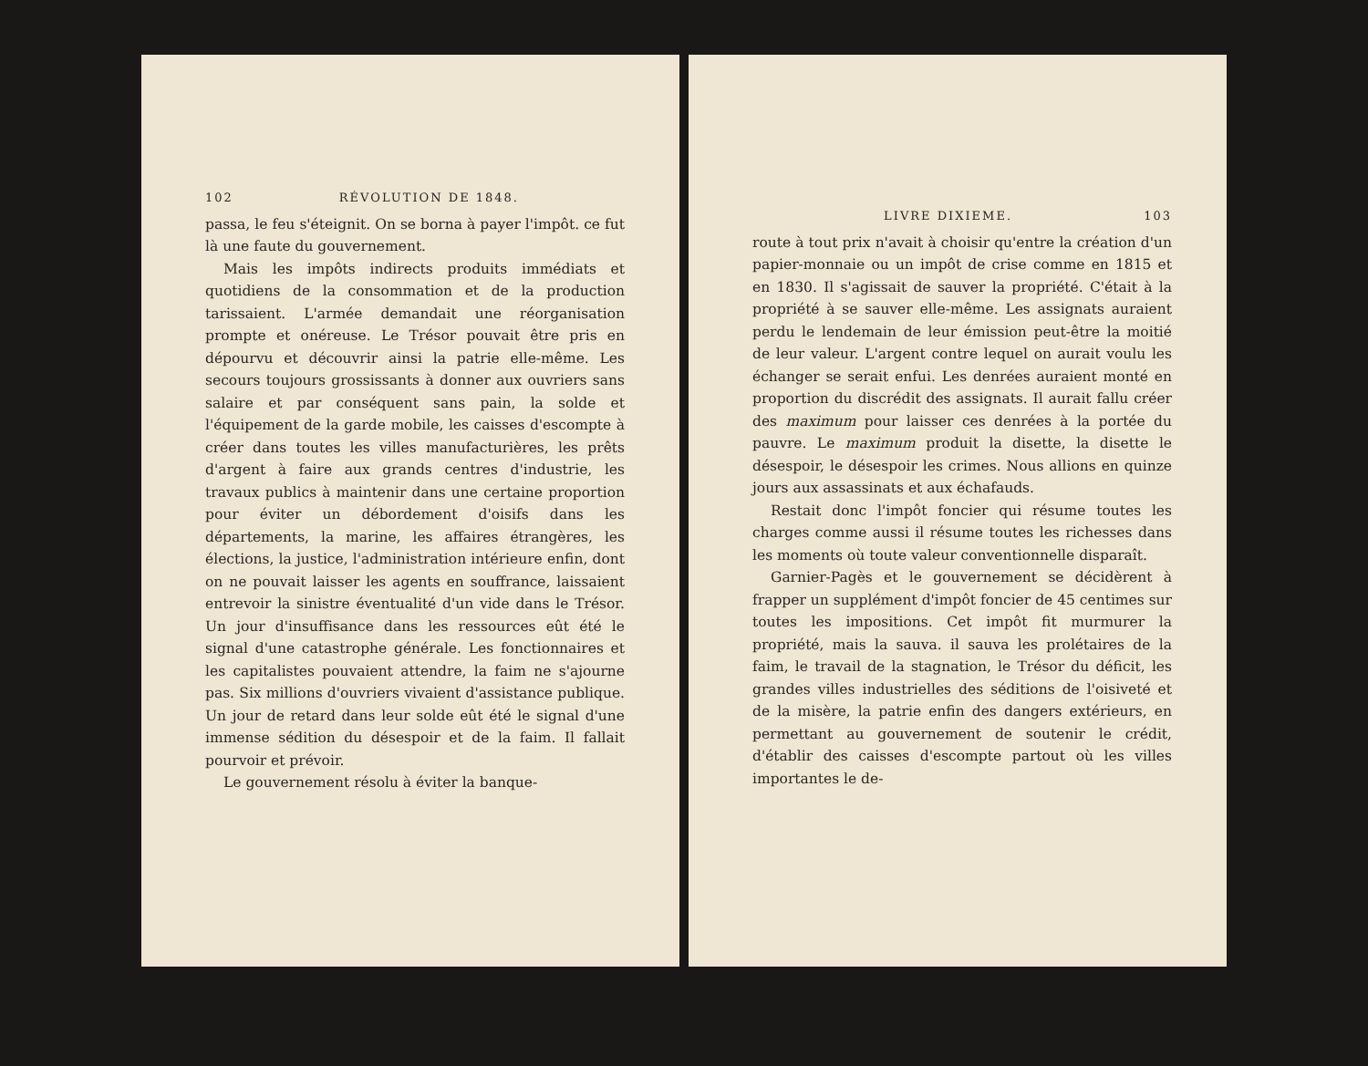102 RÉVOLUTION DE 1848.
passa, le feu s'éteignit. On se borna à payer l'impôt. ce fut là une faute du gouvernement.
Mais les impôts indirects produits immédiats et quotidiens de la consommation et de la production tarissaient. L'armée demandait une réorganisation prompte et onéreuse. Le Trésor pouvait être pris en dépourvu et découvrir ainsi la patrie elle-même. Les secours toujours grossissants à donner aux ouvriers sans salaire et par conséquent sans pain, la solde et l'équipement de la garde mobile, les caisses d'escompte à créer dans toutes les villes manufacturières, les prêts d'argent à faire aux grands centres d'industrie, les travaux publics à maintenir dans une certaine proportion pour éviter un débordement d'oisifs dans les départements, la marine, les affaires étrangères, les élections, la justice, l'administration intérieure enfin, dont on ne pouvait laisser les agents en souffrance, laissaient entrevoir la sinistre éventualité d'un vide dans le Trésor. Un jour d'insuffisance dans les ressources eût été le signal d'une catastrophe générale. Les fonctionnaires et les capitalistes pouvaient attendre, la faim ne s'ajourne pas. Six millions d'ouvriers vivaient d'assistance publique. Un jour de retard dans leur solde eût été le signal d'une immense sédition du désespoir et de la faim. Il fallait pourvoir et prévoir.
Le gouvernement résolu à éviter la banque-
LIVRE DIXIEME. 103
route à tout prix n'avait à choisir qu'entre la création d'un papier-monnaie ou un impôt de crise comme en 1815 et en 1830. Il s'agissait de sauver la propriété. C'était à la propriété à se sauver elle-même. Les assignats auraient perdu le lendemain de leur émission peut-être la moitié de leur valeur. L'argent contre lequel on aurait voulu les échanger se serait enfui. Les denrées auraient monté en proportion du discrédit des assignats. Il aurait fallu créer des maximum pour laisser ces denrées à la portée du pauvre. Le maximum produit la disette, la disette le désespoir, le désespoir les crimes. Nous allions en quinze jours aux assassinats et aux échafauds.
Restait donc l'impôt foncier qui résume toutes les charges comme aussi il résume toutes les richesses dans les moments où toute valeur conventionnelle disparaît.
Garnier-Pagès et le gouvernement se décidèrent à frapper un supplément d'impôt foncier de 45 centimes sur toutes les impositions. Cet impôt fit murmurer la propriété, mais la sauva. il sauva les prolétaires de la faim, le travail de la stagnation, le Trésor du déficit, les grandes villes industrielles des séditions de l'oisiveté et de la misère, la patrie enfin des dangers extérieurs, en permettant au gouvernement de soutenir le crédit, d'établir des caisses d'escompte partout où les villes importantes le de-